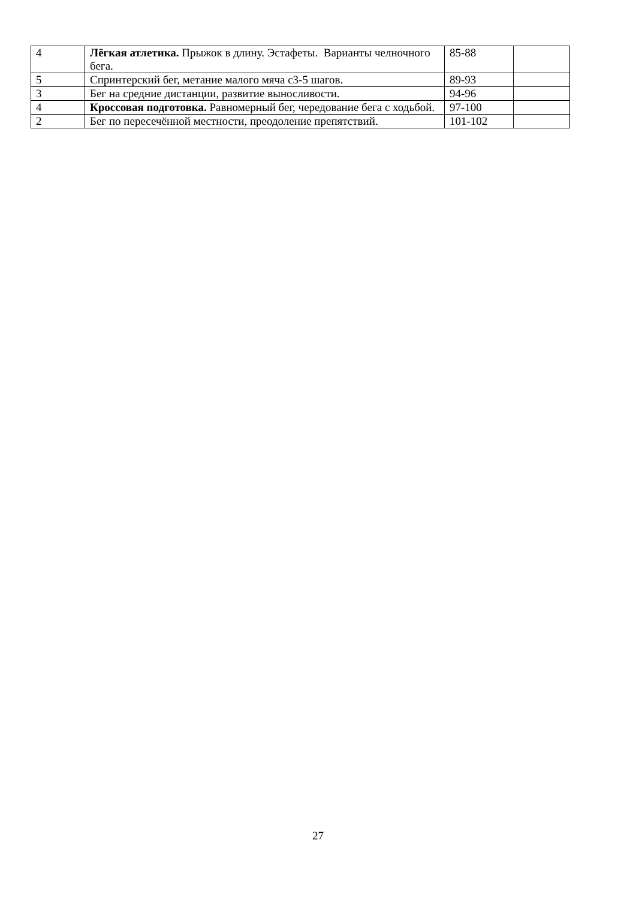| 4 | Лёгкая атлетика. Прыжок в длину. Эстафеты. Варианты челночного бега. | 85-88 | |
| 5 | Спринтерский бег, метание малого мяча с3-5 шагов. | 89-93 | |
| 3 | Бег на средние дистанции, развитие выносливости. | 94-96 | |
| 4 | Кроссовая подготовка. Равномерный бег, чередование бега с ходьбой. | 97-100 | |
| 2 | Бег по пересечённой местности, преодоление препятствий. | 101-102 | |
27